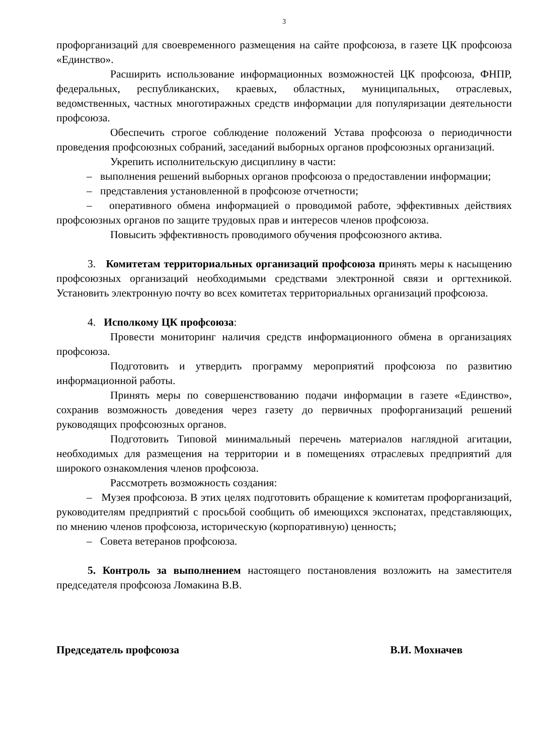3
профорганизаций для своевременного размещения на сайте профсоюза, в газете ЦК профсоюза «Единство».
Расширить использование информационных возможностей ЦК профсоюза, ФНПР, федеральных, республиканских, краевых, областных, муниципальных, отраслевых, ведомственных, частных многотиражных средств информации для популяризации деятельности профсоюза.
Обеспечить строгое соблюдение положений Устава профсоюза о периодичности проведения профсоюзных собраний, заседаний выборных органов профсоюзных организаций.
Укрепить исполнительскую дисциплину в части:
– выполнения решений выборных органов профсоюза о предоставлении информации;
– представления установленной в профсоюзе отчетности;
– оперативного обмена информацией о проводимой работе, эффективных действиях профсоюзных органов по защите трудовых прав и интересов членов профсоюза.
Повысить эффективность проводимого обучения профсоюзного актива.
3. Комитетам территориальных организаций профсоюза принять меры к насыщению профсоюзных организаций необходимыми средствами электронной связи и оргтехникой. Установить электронную почту во всех комитетах территориальных организаций профсоюза.
4. Исполкому ЦК профсоюза:
Провести мониторинг наличия средств информационного обмена в организациях профсоюза.
Подготовить и утвердить программу мероприятий профсоюза по развитию информационной работы.
Принять меры по совершенствованию подачи информации в газете «Единство», сохранив возможность доведения через газету до первичных профорганизаций решений руководящих профсоюзных органов.
Подготовить Типовой минимальный перечень материалов наглядной агитации, необходимых для размещения на территории и в помещениях отраслевых предприятий для широкого ознакомления членов профсоюза.
Рассмотреть возможность создания:
– Музея профсоюза. В этих целях подготовить обращение к комитетам профорганизаций, руководителям предприятий с просьбой сообщить об имеющихся экспонатах, представляющих, по мнению членов профсоюза, историческую (корпоративную) ценность;
– Совета ветеранов профсоюза.
5. Контроль за выполнением настоящего постановления возложить на заместителя председателя профсоюза Ломакина В.В.
Председатель профсоюза В.И. Мохначев